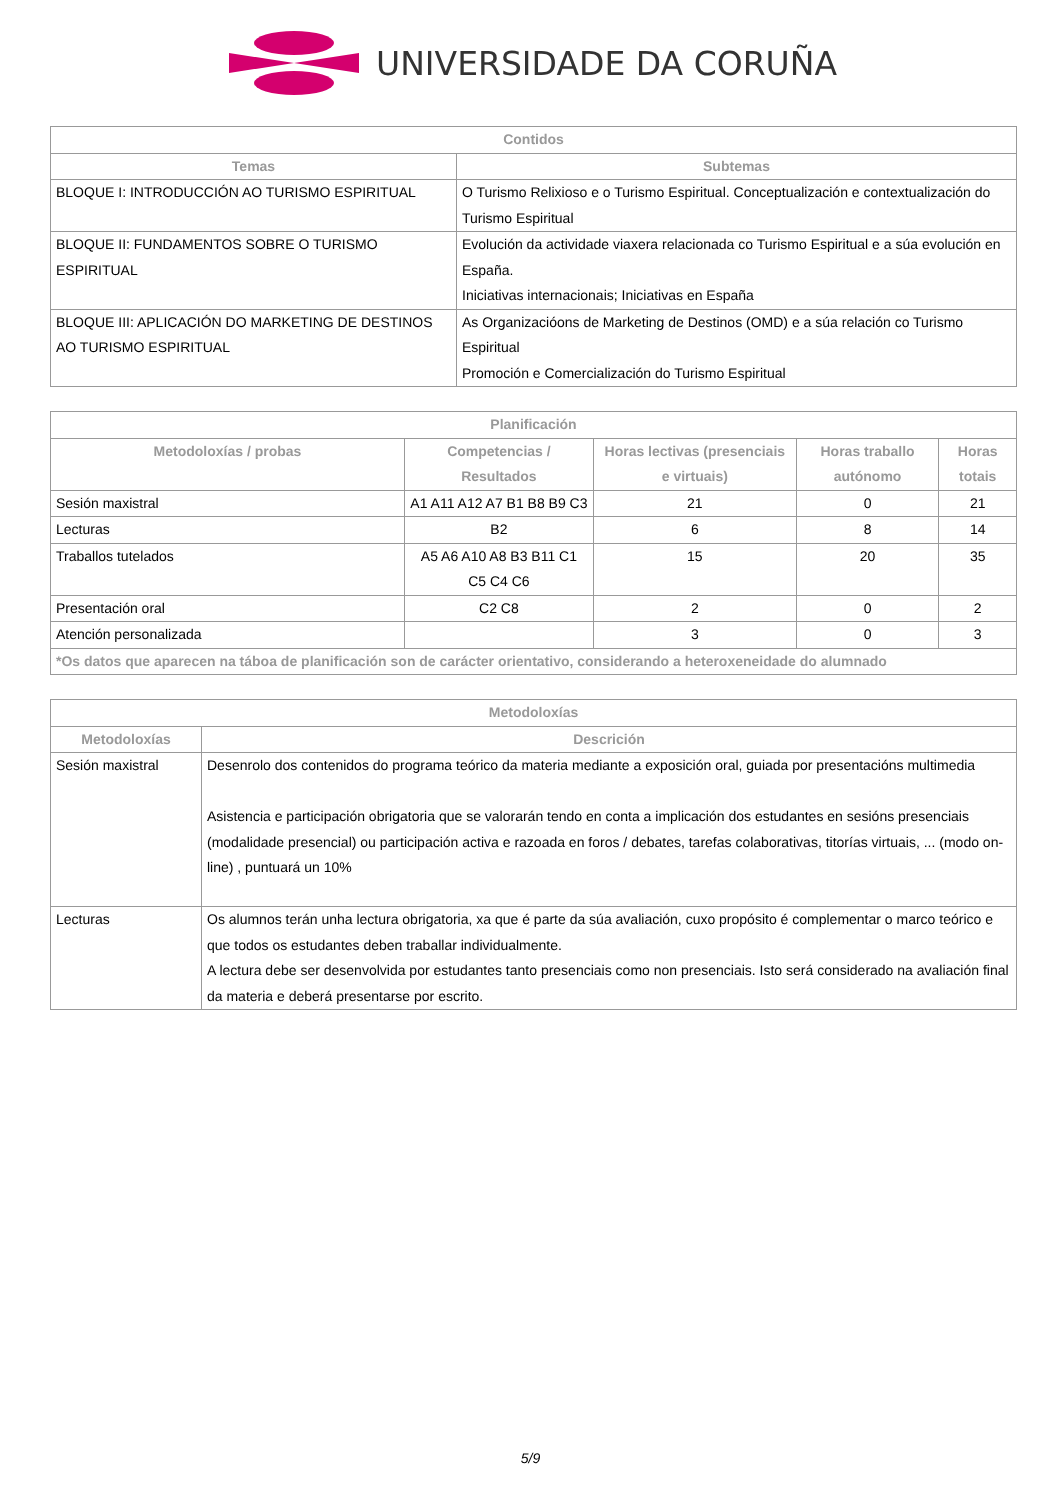UNIVERSIDADE DA CORUÑA
| Contidos | |
| --- | --- |
| Temas | Subtemas |
| BLOQUE I: INTRODUCCIÓN AO TURISMO ESPIRITUAL | O Turismo Relixioso e o Turismo Espiritual. Conceptualización e contextualización do Turismo Espiritual |
| BLOQUE II: FUNDAMENTOS SOBRE O TURISMO ESPIRITUAL | Evolución da actividade viaxera relacionada co Turismo Espiritual e a súa evolución en España. Iniciativas internacionais; Iniciativas en España |
| BLOQUE III: APLICACIÓN DO MARKETING DE DESTINOS AO TURISMO ESPIRITUAL | As Organizacióons de Marketing de Destinos (OMD) e a súa relación co Turismo Espiritual Promoción e Comercialización do Turismo Espiritual |
| Planificación | | | | |
| --- | --- | --- | --- | --- |
| Metodoloxías / probas | Competencias / Resultados | Horas lectivas (presenciais e virtuais) | Horas traballo autónomo | Horas totais |
| Sesión maxistral | A1 A11 A12 A7 B1 B8 B9 C3 | 21 | 0 | 21 |
| Lecturas | B2 | 6 | 8 | 14 |
| Traballos tutelados | A5 A6 A10 A8 B3 B11 C1 C5 C4 C6 | 15 | 20 | 35 |
| Presentación oral | C2 C8 | 2 | 0 | 2 |
| Atención personalizada | | 3 | 0 | 3 |
| *Os datos que aparecen na táboa de planificación son de carácter orientativo, considerando a heteroxeneidade do alumnado | | | | |
| Metodoloxías | |
| --- | --- |
| Metodoloxías | Descrición |
| Sesión maxistral | Desenrolo dos contenidos do programa teórico da materia mediante a exposición oral, guiada por presentacións multimedia Asistencia e participación obrigatoria que se valorarán tendo en conta a implicación dos estudantes en sesións presenciais (modalidade presencial) ou participación activa e razoada en foros / debates, tarefas colaborativas, titorías virtuais, ... (modo on-line) , puntuará un 10% |
| Lecturas | Os alumnos terán unha lectura obrigatoria, xa que é parte da súa avaliación, cuxo propósito é complementar o marco teórico e que todos os estudantes deben traballar individualmente. A lectura debe ser desenvolvida por estudantes tanto presenciais como non presenciais. Isto será considerado na avaliación final da materia e deberá presentarse por escrito. |
5/9